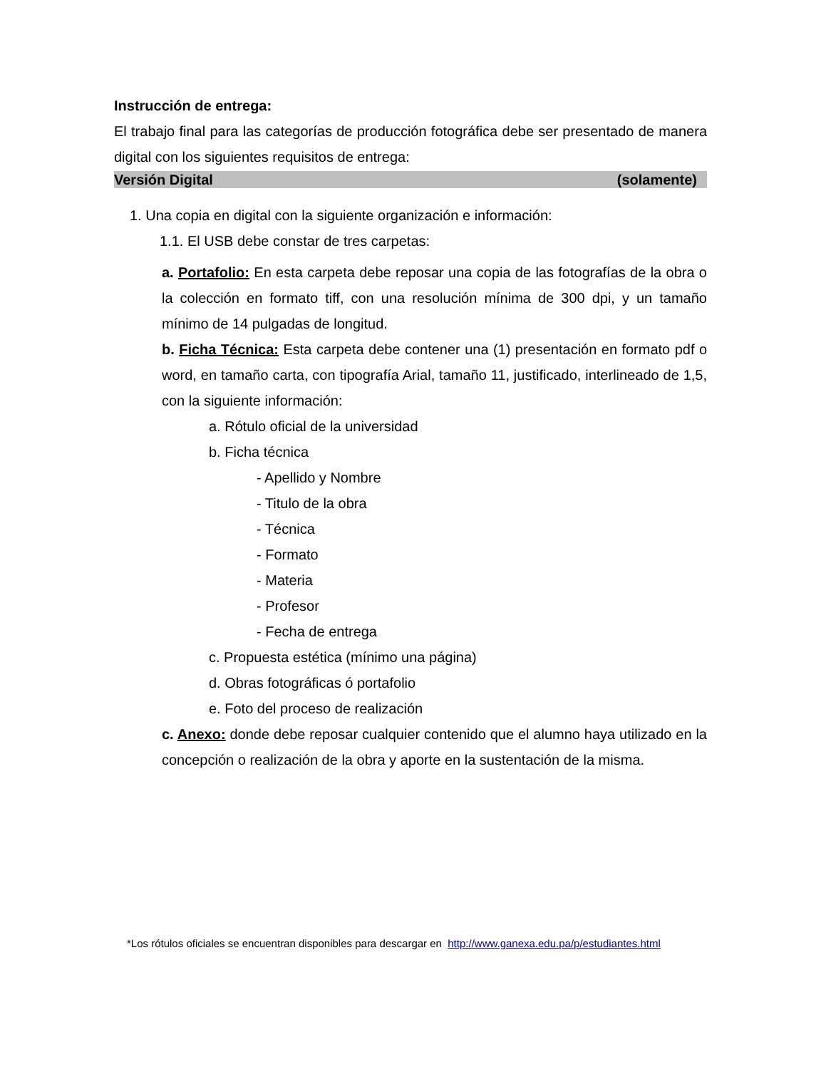Instrucción de entrega:
El trabajo final para las categorías de producción fotográfica debe ser presentado de manera digital con los siguientes requisitos de entrega:
Versión Digital (solamente)
1. Una copia en digital con la siguiente organización e información:
1.1. El USB debe constar de tres carpetas:
a. Portafolio: En esta carpeta debe reposar una copia de las fotografías de la obra o la colección en formato tiff, con una resolución mínima de 300 dpi, y un tamaño mínimo de 14 pulgadas de longitud.
b. Ficha Técnica: Esta carpeta debe contener una (1) presentación en formato pdf o word, en tamaño carta, con tipografía Arial, tamaño 11, justificado, interlineado de 1,5, con la siguiente información:
a. Rótulo oficial de la universidad
b. Ficha técnica
- Apellido y Nombre
- Titulo de la obra
- Técnica
- Formato
- Materia
- Profesor
- Fecha de entrega
c. Propuesta estética (mínimo una página)
d. Obras fotográficas ó portafolio
e. Foto del proceso de realización
c. Anexo: donde debe reposar cualquier contenido que el alumno haya utilizado en la concepción o realización de la obra y aporte en la sustentación de la misma.
*Los rótulos oficiales se encuentran disponibles para descargar en http://www.ganexa.edu.pa/p/estudiantes.html